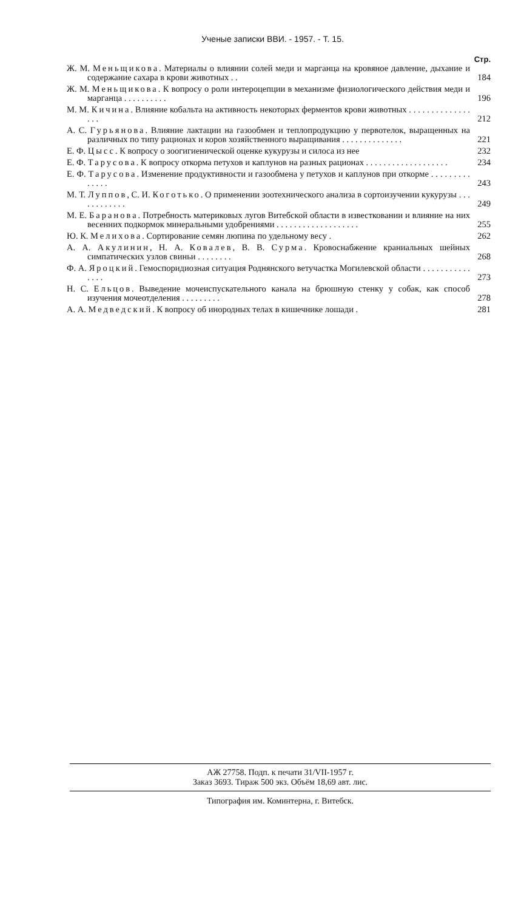Ученые записки ВВИ. - 1957. - Т. 15.
Стр.
Ж. М. Меньщикова. Материалы о влиянии солей меди и марганца на кровяное давление, дыхание и содержание сахара в крови животных . .
184
Ж. М. Меньщикова. К вопросу о роли интероцепции в механизме физиологического действия меди и марганца . . . . . . . . . .
196
М. М. Кичина. Влияние кобальта на активность некоторых ферментов крови животных . . . . . . . . . . . . . . . . .
212
А. С. Гурьянова. Влияние лактации на газообмен и теплопродукцию у первотелок, выращенных на различных по типу рационах и коров хозяйственного выращивания . . . . . . . . . . . . . .
221
Е. Ф. Цысс. К вопросу о зоогигиенической оценке кукурузы и силоса из нее
232
Е. Ф. Тарусова. К вопросу откорма петухов и каплунов на разных рационах . . . . . . . . . . . . . . . . . . .
234
Е. Ф. Тарусова. Изменение продуктивности и газообмена у петухов и каплунов при откорме . . . . . . . . . . . . . .
243
М. Т. Луппов, С. И. Коготько. О применении зоотехнического анализа в сортоизучении кукурузы . . . . . . . . . . . .
249
М. Е. Баранова. Потребность материковых лугов Витебской области в известковании и влияние на них весенних подкормок минеральными удобрениями . . . . . . . . . . . . . . . . . . .
255
Ю. К. Мелихова. Сортирование семян люпина по удельному весу .
262
А. А. Акулинин, Н. А. Ковалев, В. В. Сурма. Кровоснабжение краниальных шейных симпатических узлов свиньи . . . . . . . .
268
Ф. А. Яроцкий. Гемоспоридиозная ситуация Роднянского ветучастка Могилевской области . . . . . . . . . . . . . . .
273
Н. С. Ельцов. Выведение мочеиспускательного канала на брюшную стенку у собак, как способ изучения мочеотделения . . . . . . . . .
278
А. А. Медведский. К вопросу об инородных телах в кишечнике лошади .
281
АЖ 27758. Подп. к печати 31/VII-1957 г.
Заказ 3693. Тираж 500 экз. Объём 18,69 авт. лис.
Типография им. Коминтерна, г. Витебск.